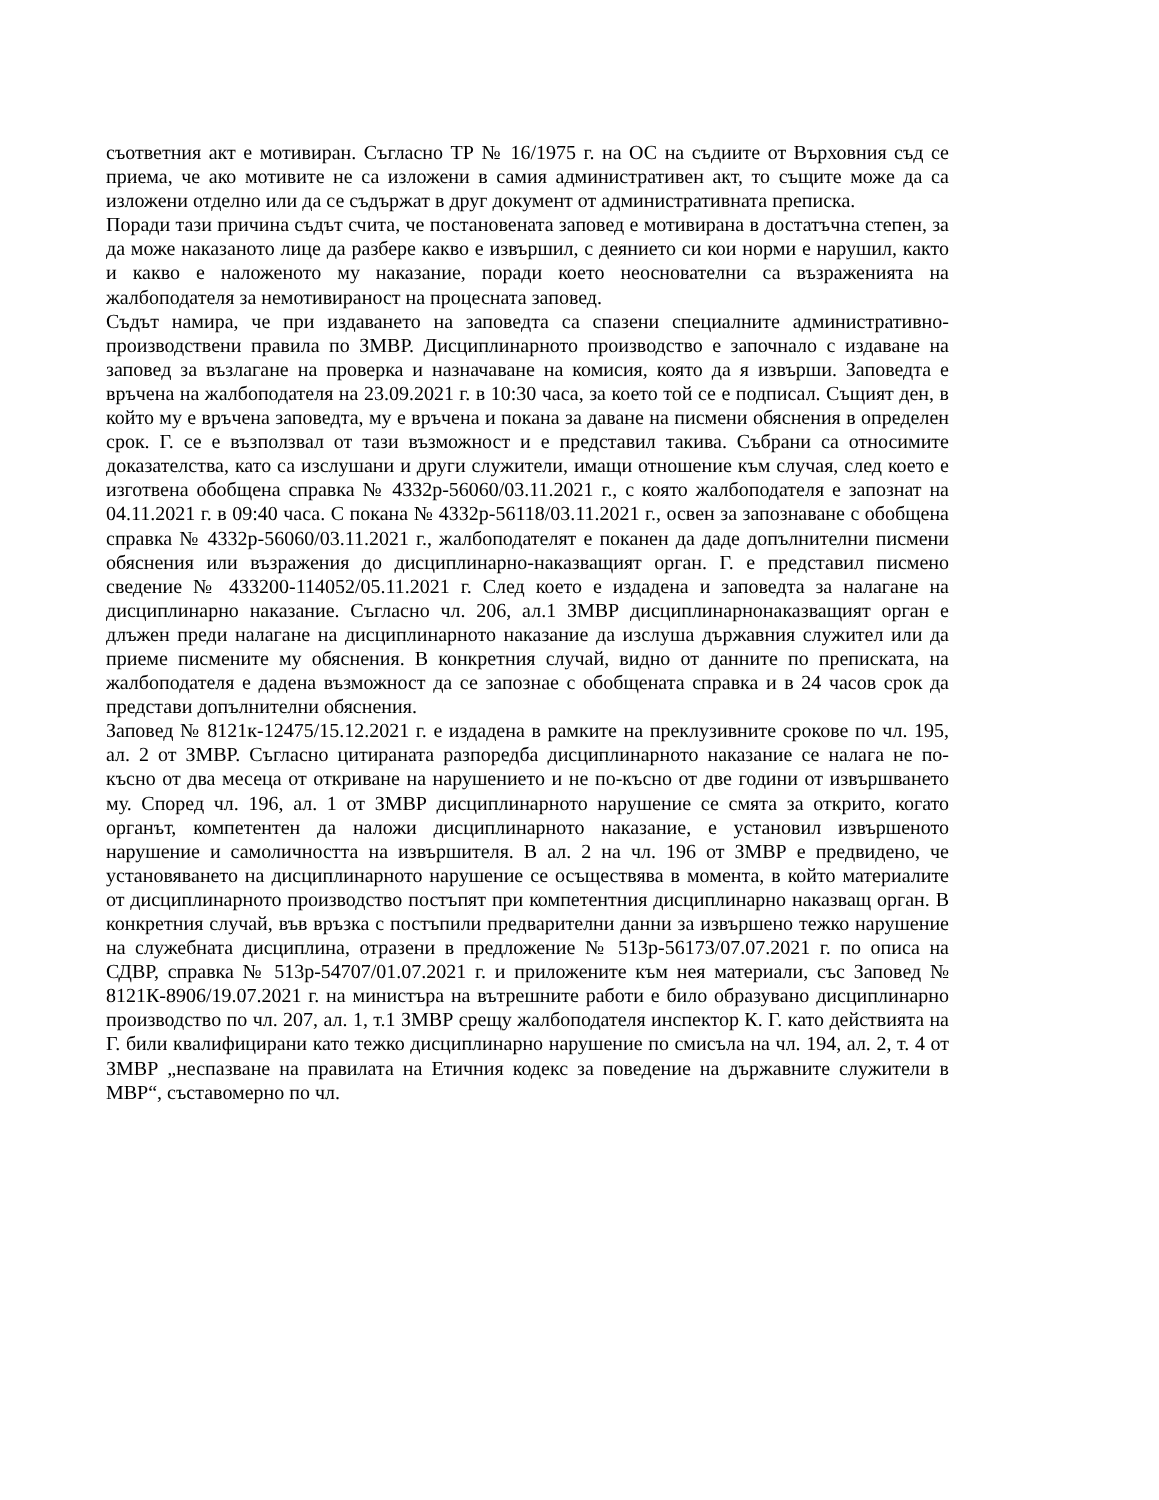съответния акт е мотивиран. Съгласно ТР № 16/1975 г. на ОС на съдиите от Върховния съд се приема, че ако мотивите не са изложени в самия административен акт, то същите може да са изложени отделно или да се съдържат в друг документ от административната преписка.
Поради тази причина съдът счита, че постановената заповед е мотивирана в достатъчна степен, за да може наказаното лице да разбере какво е извършил, с деянието си кои норми е нарушил, както и какво е наложеното му наказание, поради което неоснователни са възраженията на жалбоподателя за немотивираност на процесната заповед.
Съдът намира, че при издаването на заповедта са спазени специалните административно-производствени правила по ЗМВР. Дисциплинарното производство е започнало с издаване на заповед за възлагане на проверка и назначаване на комисия, която да я извърши. Заповедта е връчена на жалбоподателя на 23.09.2021 г. в 10:30 часа, за което той се е подписал. Същият ден, в който му е връчена заповедта, му е връчена и покана за даване на писмени обяснения в определен срок. Г. се е възползвал от тази възможност и е представил такива. Събрани са относимите доказателства, като са изслушани и други служители, имащи отношение към случая, след което е изготвена обобщена справка № 4332р-56060/03.11.2021 г., с която жалбоподателя е запознат на 04.11.2021 г. в 09:40 часа. С покана № 4332р-56118/03.11.2021 г., освен за запознаване с обобщена справка № 4332р-56060/03.11.2021 г., жалбоподателят е поканен да даде допълнителни писмени обяснения или възражения до дисциплинарно-наказващият орган. Г. е представил писмено сведение № 433200-114052/05.11.2021 г. След което е издадена и заповедта за налагане на дисциплинарно наказание. Съгласно чл. 206, ал.1 ЗМВР дисциплинарнонаказващият орган е длъжен преди налагане на дисциплинарното наказание да изслуша държавния служител или да приеме писмените му обяснения. В конкретния случай, видно от данните по преписката, на жалбоподателя е дадена възможност да се запознае с обобщената справка и в 24 часов срок да представи допълнителни обяснения.
Заповед № 8121к-12475/15.12.2021 г. е издадена в рамките на преклузивните срокове по чл. 195, ал. 2 от ЗМВР. Съгласно цитираната разпоредба дисциплинарното наказание се налага не по-късно от два месеца от откриване на нарушението и не по-късно от две години от извършването му. Според чл. 196, ал. 1 от ЗМВР дисциплинарното нарушение се смята за открито, когато органът, компетентен да наложи дисциплинарното наказание, е установил извършеното нарушение и самоличността на извършителя. В ал. 2 на чл. 196 от ЗМВР е предвидено, че установяването на дисциплинарното нарушение се осъществява в момента, в който материалите от дисциплинарното производство постъпят при компетентния дисциплинарно наказващ орган. В конкретния случай, във връзка с постъпили предварителни данни за извършено тежко нарушение на служебната дисциплина, отразени в предложение № 513р-56173/07.07.2021 г. по описа на СДВР, справка № 513р-54707/01.07.2021 г. и приложените към нея материали, със Заповед № 8121К-8906/19.07.2021 г. на министъра на вътрешните работи е било образувано дисциплинарно производство по чл. 207, ал. 1, т.1 ЗМВР срещу жалбоподателя инспектор К. Г. като действията на Г. били квалифицирани като тежко дисциплинарно нарушение по смисъла на чл. 194, ал. 2, т. 4 от ЗМВР „неспазване на правилата на Етичния кодекс за поведение на държавните служители в МВР“, съставомерно по чл.